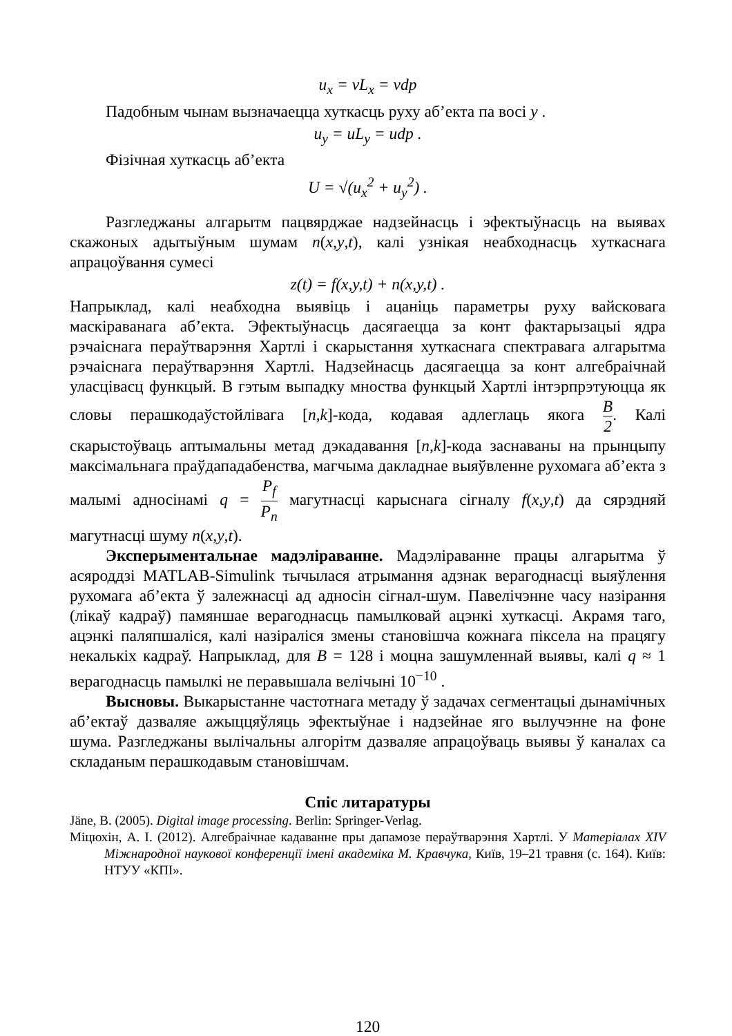u<sub>x</sub> = vL<sub>x</sub> = vdp
Падобным чынам вызначаецца хуткасць руху аб’екта па восі y .
u<sub>y</sub> = uL<sub>y</sub> = udp .
Фізічная хуткасць аб’екта
U = √(u<sub>x</sub><sup>2</sup> + u<sub>y</sub><sup>2</sup>) .
Разгледжаны алгарытм пацвярджае надзейнасць і эфектыўнасць на выявах скажоных адытыўным шумам n(x,y,t), калі узнікая неабходнасць хуткаснага апрацоўвання сумесі
z(t) = f(x,y,t) + n(x,y,t) .
Напрыклад, калі неабходна выявіць і ацаніць параметры руху вайсковага маскіраванага аб’екта. Эфектыўнасць дасягаецца за конт фактарызацыі ядра рэчаіснага пераўтварэння Хартлі і скарыстання хуткаснага спектравага алгарытма рэчаіснага пераўтварэння Хартлі. Надзейнасць дасягаецца за конт алгебраічнай уласцівасц функцый. В гэтым выпадку мноства функцый Хартлі інтэрпрэтуюцца як словы перашкодаўстойлівага [n,k]-кода, кодавая адлеглаць якога B 2. Калі скарыстоўваць аптымальны метад дэкадавання [n,k]-кода заснаваны на прынцыпу максімальнага праўдападабенства, магчыма дакладнае выяўвленне рухомага аб’екта з малымі адносінамі q = P<sub>f</sub> P<sub>n</sub> магутнасці карыснага сігналу f(x,y,t) да сярэдняй магутнасці шуму n(x,y,t).
Эксперыментальнае мадэліраванне. Мадэліраванне працы алгарытма ў асяроддзі MATLAB-Simulink тычылася атрымання адзнак верагоднасці выяўлення рухомага аб’екта ў залежнасці ад адносін сігнал-шум. Павелічэнне часу назірання (лікаў кадраў) памяншае верагоднасць памылковай ацэнкі хуткасці. Акрамя таго, ацэнкі паляпшаліся, калі назіраліся змены становішча кожнага піксела на працягу некалькіх кадраў. Напрыклад, для B = 128 і моцна зашумленнай выявы, калі q ≈ 1 верагоднасць памылкі не перавышала велічыні 10<sup>−10</sup> .
Высновы. Выкарыстанне частотнага метаду ў задачах сегментацыі дынамічных аб’ектаў дазваляе ажыццяўляць эфектыўнае і надзейнае яго вылучэнне на фоне шума. Разгледжаны вылічальны алгорітм дазваляе апрацоўваць выявы ў каналах са складаным перашкодавым становішчам.
Спіс литаратуры
Jäne, B. (2005). Digital image processing. Berlin: Springer-Verlag.
Міцюхін, А. І. (2012). Алгебраічнае кадаванне пры дапамозе пераўтварэння Хартлі. У Матеріалах XIV Міжнародної наукової конференції імені академіка М. Кравчука, Київ, 19–21 травня (с. 164). Київ: НТУУ «КПІ».
120